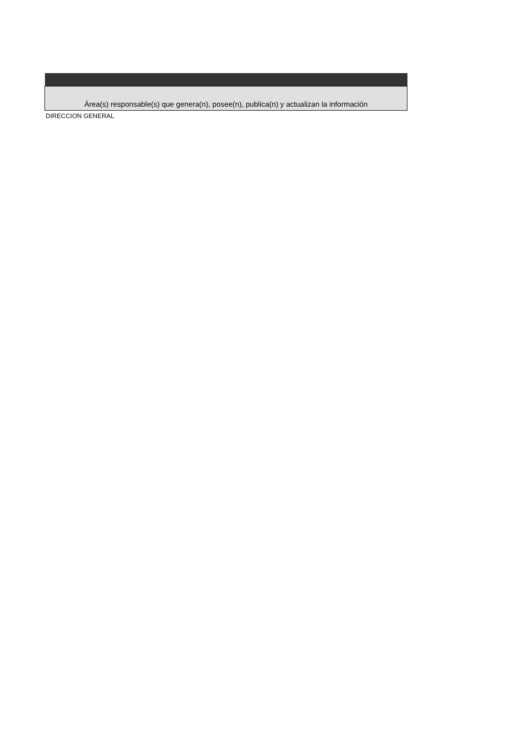| Área(s) responsable(s) que genera(n), posee(n), publica(n) y actualizan la información |
| --- |
| DIRECCION GENERAL |